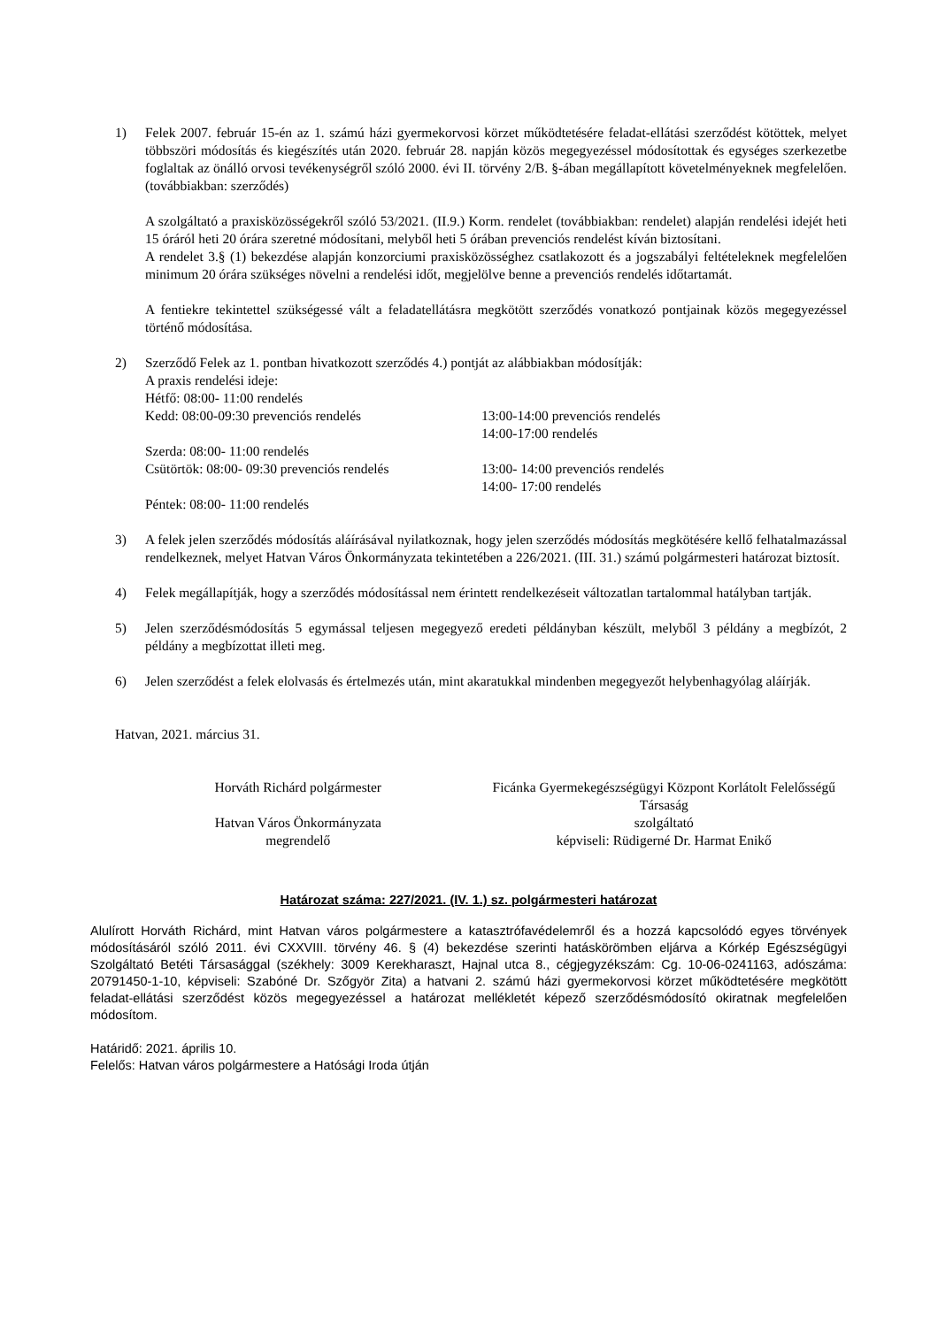1) Felek 2007. február 15-én az 1. számú házi gyermekorvosi körzet működtetésére feladat-ellátási szerződést kötöttek, melyet többszöri módosítás és kiegészítés után 2020. február 28. napján közös megegyezéssel módosítottak és egységes szerkezetbe foglaltak az önálló orvosi tevékenységről szóló 2000. évi II. törvény 2/B. §-ában megállapított követelményeknek megfelelően. (továbbiakban: szerződés)
A szolgáltató a praxisközösségekről szóló 53/2021. (II.9.) Korm. rendelet (továbbiakban: rendelet) alapján rendelési idejét heti 15 óráról heti 20 órára szeretné módosítani, melyből heti 5 órában prevenciós rendelést kíván biztosítani.
A rendelet 3.§ (1) bekezdése alapján konzorciumi praxisközösséghez csatlakozott és a jogszabályi feltételeknek megfelelően minimum 20 órára szükséges növelni a rendelési időt, megjelölve benne a prevenciós rendelés időtartamát.
A fentiekre tekintettel szükségessé vált a feladatellátásra megkötött szerződés vonatkozó pontjainak közös megegyezéssel történő módosítása.
2) Szerződő Felek az 1. pontban hivatkozott szerződés 4.) pontját az alábbiakban módosítják:
A praxis rendelési ideje:
Hétfő: 08:00- 11:00 rendelés
Kedd: 08:00-09:30 prevenciós rendelés 13:00-14:00 prevenciós rendelés
14:00-17:00 rendelés
Szerda: 08:00- 11:00 rendelés
Csütörtök: 08:00- 09:30 prevenciós rendelés 13:00- 14:00 prevenciós rendelés
14:00- 17:00 rendelés
Péntek: 08:00- 11:00 rendelés
3) A felek jelen szerződés módosítás aláírásával nyilatkoznak, hogy jelen szerződés módosítás megkötésére kellő felhatalmazással rendelkeznek, melyet Hatvan Város Önkormányzata tekintetében a 226/2021. (III. 31.) számú polgármesteri határozat biztosít.
4) Felek megállapítják, hogy a szerződés módosítással nem érintett rendelkezéseit változatlan tartalommal hatályban tartják.
5) Jelen szerződésmódosítás 5 egymással teljesen megegyező eredeti példányban készült, melyből 3 példány a megbízót, 2 példány a megbízottat illeti meg.
6) Jelen szerződést a felek elolvasás és értelmezés után, mint akaratukkal mindenben megegyezőt helybenhagyólag aláírják.
Hatvan, 2021. március 31.
Horváth Richárd polgármester
Hatvan Város Önkormányzata
megrendelő
Ficánka Gyermekegészségügyi Központ Korlátolt Felelősségű Társaság
szolgáltató
képviseli: Rüdigerné Dr. Harmat Enikő
Határozat száma: 227/2021. (IV. 1.) sz. polgármesteri határozat
Alulírott Horváth Richárd, mint Hatvan város polgármestere a katasztrófavédelemről és a hozzá kapcsolódó egyes törvények módosításáról szóló 2011. évi CXXVIII. törvény 46. § (4) bekezdése szerinti hatáskörömben eljárva a Kórkép Egészségügyi Szolgáltató Betéti Társasággal (székhely: 3009 Kerekharaszt, Hajnal utca 8., cégjegyzékszám: Cg. 10-06-0241163, adószáma: 20791450-1-10, képviseli: Szabóné Dr. Szőgyör Zita) a hatvani 2. számú házi gyermekorvosi körzet működtetésére megkötött feladat-ellátási szerződést közös megegyezéssel a határozat mellékletét képező szerződésmódosító okiratnak megfelelően módosítom.
Határidő: 2021. április 10.
Felelős: Hatvan város polgármestere a Hatósági Iroda útján